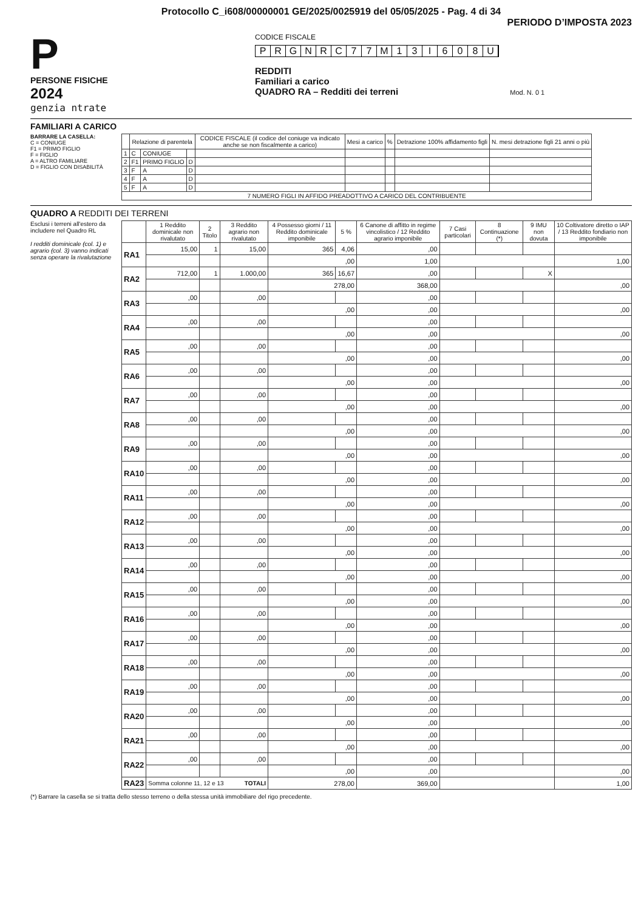Protocollo C_i608/00000001 GE/2025/0025919 del 05/05/2025 - Pag. 4 di 34
PERIODO D’IMPOSTA 2023
P
PERSONE FISICHE
2024
genzia ntrate
CODICE FISCALE
PRGNRC 77 M 13 I 608 U
REDDITI
Familiari a carico
QUADRO RA – Redditi dei terreni Mod. N. 0 1
FAMILIARI A CARICO
BARRARE LA CASELLA:
C = CONIUGE
F1 = PRIMO FIGLIO
F = FIGLIO
A = ALTRO FAMILIARE
D = FIGLIO CON DISABILITÀ
| | Relazione di parentela | | | CODICE FISCALE (il codice del coniuge va indicato anche se non fiscalmente a carico) | Mesi a carico | % | Detrazione 100% affidamento figli | N. mesi detrazione figli 21 anni o più |
| --- | --- | --- | --- | --- | --- | --- | --- | --- |
| 1 | C | CONIUGE | | | | | | |
| 2 | F1 | PRIMO FIGLIO | D | | | | | |
| 3 | F | A | D | | | | | |
| 4 | F | A | D | | | | | |
| 5 | F | A | D | | | | | |
| 7 NUMERO FIGLI IN AFFIDO PREADOTTIVO A CARICO DEL CONTRIBUENTE | | | | | | | | |
QUADRO A REDDITI DEI TERRENI
Esclusi i terreni all'estero da includere nel Quadro RL
I redditi dominicale (col. 1) e agrario (col. 3) vanno indicati senza operare la rivalutazione
| | 1 Reddito dominicale non rivalutato | 2 Titolo | 3 Reddito agrario non rivalutato | 4 Possesso giorni / 11 Reddito dominicale imponibile | 5 % | 6 Canone di affitto in regime vincolistico / 12 Reddito agrario imponibile | 7 Casi particolari | 8 Continuazione (*) | 9 IMU non dovuta | 10 Coltivatore diretto o IAP / 13 Reddito fondiario non imponibile |
| --- | --- | --- | --- | --- | --- | --- | --- | --- | --- | --- |
| RA1 | 15,00 | 1 | 15,00 | 365 | 4,06 | ,00 | | | | |
| | | | | ,00 | | 1,00 | | | | 1,00 |
| RA2 | 712,00 | 1 | 1.000,00 | 365 | 16,67 | ,00 | | | X | |
| | | | | 278,00 | | 368,00 | | | | ,00 |
| RA3 | ,00 | | ,00 | | | ,00 | | | | |
| | | | | ,00 | | ,00 | | | | ,00 |
| RA4 | ,00 | | ,00 | | | ,00 | | | | |
| | | | | ,00 | | ,00 | | | | ,00 |
| RA5 | ,00 | | ,00 | | | ,00 | | | | |
| | | | | ,00 | | ,00 | | | | ,00 |
| RA6 | ,00 | | ,00 | | | ,00 | | | | |
| | | | | ,00 | | ,00 | | | | ,00 |
| RA7 | ,00 | | ,00 | | | ,00 | | | | |
| | | | | ,00 | | ,00 | | | | ,00 |
| RA8 | ,00 | | ,00 | | | ,00 | | | | |
| | | | | ,00 | | ,00 | | | | ,00 |
| RA9 | ,00 | | ,00 | | | ,00 | | | | |
| | | | | ,00 | | ,00 | | | | ,00 |
| RA10 | ,00 | | ,00 | | | ,00 | | | | |
| | | | | ,00 | | ,00 | | | | ,00 |
| RA11 | ,00 | | ,00 | | | ,00 | | | | |
| | | | | ,00 | | ,00 | | | | ,00 |
| RA12 | ,00 | | ,00 | | | ,00 | | | | |
| | | | | ,00 | | ,00 | | | | ,00 |
| RA13 | ,00 | | ,00 | | | ,00 | | | | |
| | | | | ,00 | | ,00 | | | | ,00 |
| RA14 | ,00 | | ,00 | | | ,00 | | | | |
| | | | | ,00 | | ,00 | | | | ,00 |
| RA15 | ,00 | | ,00 | | | ,00 | | | | |
| | | | | ,00 | | ,00 | | | | ,00 |
| RA16 | ,00 | | ,00 | | | ,00 | | | | |
| | | | | ,00 | | ,00 | | | | ,00 |
| RA17 | ,00 | | ,00 | | | ,00 | | | | |
| | | | | ,00 | | ,00 | | | | ,00 |
| RA18 | ,00 | | ,00 | | | ,00 | | | | |
| | | | | ,00 | | ,00 | | | | ,00 |
| RA19 | ,00 | | ,00 | | | ,00 | | | | |
| | | | | ,00 | | ,00 | | | | ,00 |
| RA20 | ,00 | | ,00 | | | ,00 | | | | |
| | | | | ,00 | | ,00 | | | | ,00 |
| RA21 | ,00 | | ,00 | | | ,00 | | | | |
| | | | | ,00 | | ,00 | | | | ,00 |
| RA22 | ,00 | | ,00 | | | ,00 | | | | |
| | | | | ,00 | | ,00 | | | | ,00 |
| RA23 | Somma colonne 11, 12 e 13 TOTALI | | | 278,00 | | 369,00 | | | | 1,00 |
(*) Barrare la casella se si tratta dello stesso terreno o della stessa unità immobiliare del rigo precedente.